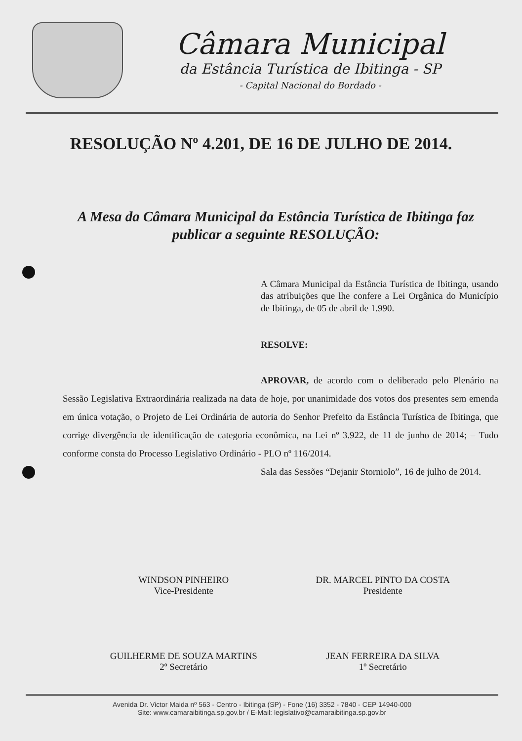Câmara Municipal
da Estância Turística de Ibitinga - SP
- Capital Nacional do Bordado -
RESOLUÇÃO Nº 4.201, DE 16 DE JULHO DE 2014.
A Mesa da Câmara Municipal da Estância Turística de Ibitinga faz publicar a seguinte RESOLUÇÃO:
A Câmara Municipal da Estância Turística de Ibitinga, usando das atribuições que lhe confere a Lei Orgânica do Município de Ibitinga, de 05 de abril de 1.990.
RESOLVE:
APROVAR, de acordo com o deliberado pelo Plenário na Sessão Legislativa Extraordinária realizada na data de hoje, por unanimidade dos votos dos presentes sem emenda em única votação, o Projeto de Lei Ordinária de autoria do Senhor Prefeito da Estância Turística de Ibitinga, que corrige divergência de identificação de categoria econômica, na Lei nº 3.922, de 11 de junho de 2014; – Tudo conforme consta do Processo Legislativo Ordinário - PLO nº 116/2014.
Sala das Sessões “Dejanir Storniolo”, 16 de julho de 2014.
WINDSON PINHEIRO
Vice-Presidente
DR. MARCEL PINTO DA COSTA
Presidente
GUILHERME DE SOUZA MARTINS
2º Secretário
JEAN FERREIRA DA SILVA
1º Secretário
Avenida Dr. Victor Maida nº 563 - Centro - Ibitinga (SP) - Fone (16) 3352 - 7840 - CEP 14940-000
Site: www.camaraibitinga.sp.gov.br / E-Mail: legislativo@camaraibitinga.sp.gov.br